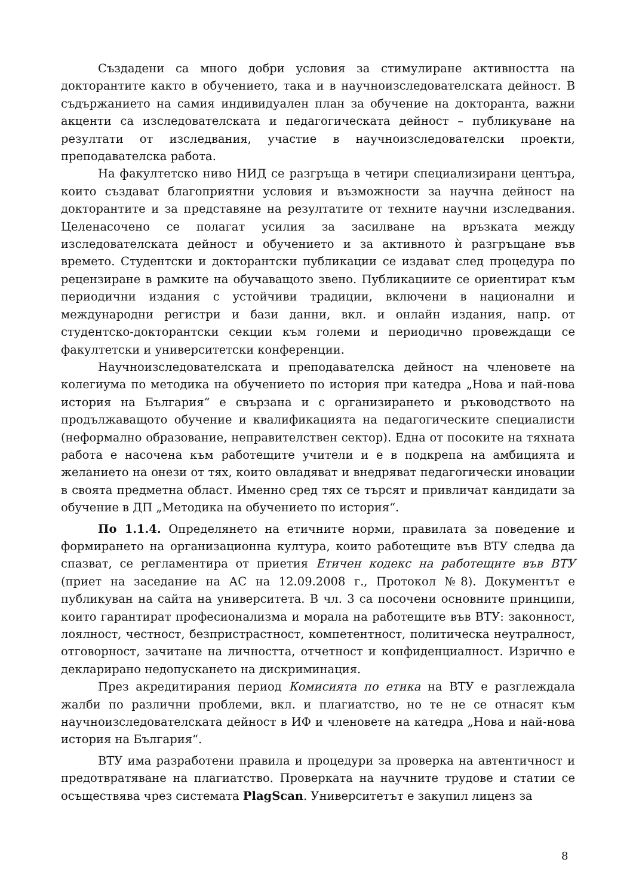Създадени са много добри условия за стимулиране активността на докторантите както в обучението, така и в научноизследователската дейност. В съдържанието на самия индивидуален план за обучение на докторанта, важни акценти са изследователската и педагогическата дейност – публикуване на резултати от изследвания, участие в научноизследователски проекти, преподавателска работа.
На факултетско ниво НИД се разгръща в четири специализирани центъра, които създават благоприятни условия и възможности за научна дейност на докторантите и за представяне на резултатите от техните научни изследвания. Целенасочено се полагат усилия за засилване на връзката между изследователската дейност и обучението и за активното ѝ разгръщане във времето. Студентски и докторантски публикации се издават след процедура по рецензиране в рамките на обучаващото звено. Публикациите се ориентират към периодични издания с устойчиви традиции, включени в национални и международни регистри и бази данни, вкл. и онлайн издания, напр. от студентско-докторантски секции към големи и периодично провеждащи се факултетски и университетски конференции.
Научноизследователската и преподавателска дейност на членовете на колегиума по методика на обучението по история при катедра „Нова и най-нова история на България“ е свързана и с организирането и ръководството на продължаващото обучение и квалификацията на педагогическите специалисти (неформално образование, неправителствен сектор). Една от посоките на тяхната работа е насочена към работещите учители и е в подкрепа на амбицията и желанието на онези от тях, които овладяват и внедряват педагогически иновации в своята предметна област. Именно сред тях се търсят и привличат кандидати за обучение в ДП „Методика на обучението по история“.
По 1.1.4. Определянето на етичните норми, правилата за поведение и формирането на организационна култура, които работещите във ВТУ следва да спазват, се регламентира от приетия Етичен кодекс на работещите във ВТУ (приет на заседание на АС на 12.09.2008 г., Протокол №8). Документът е публикуван на сайта на университета. В чл. 3 са посочени основните принципи, които гарантират професионализма и морала на работещите във ВТУ: законност, лоялност, честност, безпристрастност, компетентност, политическа неутралност, отговорност, зачитане на личността, отчетност и конфиденциалност. Изрично е декларирано недопускането на дискриминация.
През акредитирания период Комисията по етика на ВТУ е разглеждала жалби по различни проблеми, вкл. и плагиатство, но те не се отнасят към научноизследователската дейност в ИФ и членовете на катедра „Нова и най-нова история на България“.
ВТУ има разработени правила и процедури за проверка на автентичност и предотвратяване на плагиатство. Проверката на научните трудове и статии се осъществява чрез системата PlagScan. Университетът е закупил лиценз за
8